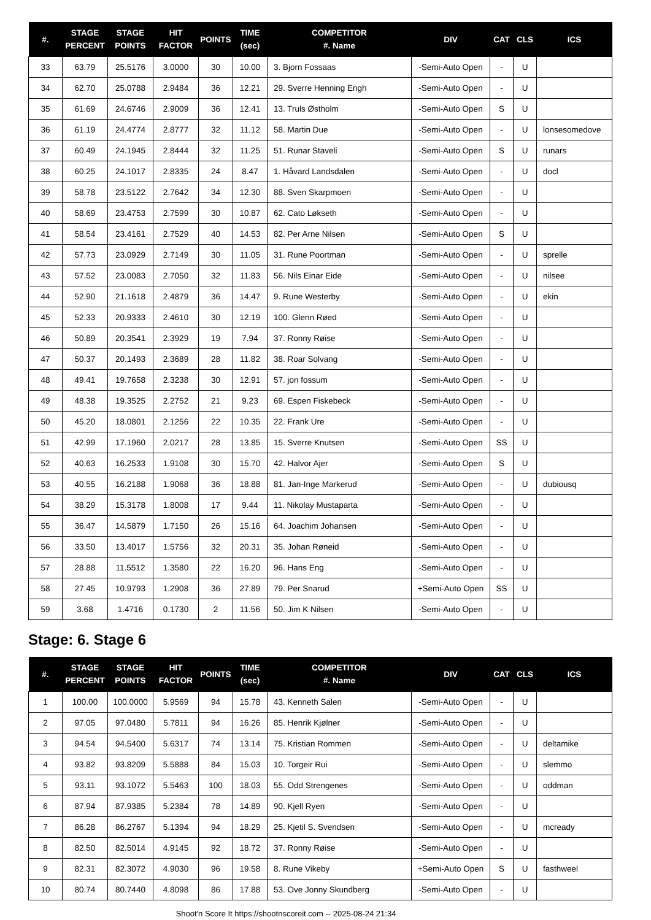| #. | STAGE PERCENT | STAGE POINTS | HIT FACTOR | POINTS | TIME (sec) | COMPETITOR #. Name | DIV | CAT | CLS | ICS |
| --- | --- | --- | --- | --- | --- | --- | --- | --- | --- | --- |
| 33 | 63.79 | 25.5176 | 3.0000 | 30 | 10.00 | 3. Bjorn Fossaas | -Semi-Auto Open | - | U | |
| 34 | 62.70 | 25.0788 | 2.9484 | 36 | 12.21 | 29. Sverre Henning Engh | -Semi-Auto Open | - | U | |
| 35 | 61.69 | 24.6746 | 2.9009 | 36 | 12.41 | 13. Truls Østholm | -Semi-Auto Open | S | U | |
| 36 | 61.19 | 24.4774 | 2.8777 | 32 | 11.12 | 58. Martin Due | -Semi-Auto Open | - | U | lonsesomedove |
| 37 | 60.49 | 24.1945 | 2.8444 | 32 | 11.25 | 51. Runar Staveli | -Semi-Auto Open | S | U | runars |
| 38 | 60.25 | 24.1017 | 2.8335 | 24 | 8.47 | 1. Håvard Landsdalen | -Semi-Auto Open | - | U | docl |
| 39 | 58.78 | 23.5122 | 2.7642 | 34 | 12.30 | 88. Sven Skarpmoen | -Semi-Auto Open | - | U | |
| 40 | 58.69 | 23.4753 | 2.7599 | 30 | 10.87 | 62. Cato Løkseth | -Semi-Auto Open | - | U | |
| 41 | 58.54 | 23.4161 | 2.7529 | 40 | 14.53 | 82. Per Arne Nilsen | -Semi-Auto Open | S | U | |
| 42 | 57.73 | 23.0929 | 2.7149 | 30 | 11.05 | 31. Rune Poortman | -Semi-Auto Open | - | U | sprelle |
| 43 | 57.52 | 23.0083 | 2.7050 | 32 | 11.83 | 56. Nils Einar Eide | -Semi-Auto Open | - | U | nilsee |
| 44 | 52.90 | 21.1618 | 2.4879 | 36 | 14.47 | 9. Rune Westerby | -Semi-Auto Open | - | U | ekin |
| 45 | 52.33 | 20.9333 | 2.4610 | 30 | 12.19 | 100. Glenn Røed | -Semi-Auto Open | - | U | |
| 46 | 50.89 | 20.3541 | 2.3929 | 19 | 7.94 | 37. Ronny Røise | -Semi-Auto Open | - | U | |
| 47 | 50.37 | 20.1493 | 2.3689 | 28 | 11.82 | 38. Roar Solvang | -Semi-Auto Open | - | U | |
| 48 | 49.41 | 19.7658 | 2.3238 | 30 | 12.91 | 57. jon fossum | -Semi-Auto Open | - | U | |
| 49 | 48.38 | 19.3525 | 2.2752 | 21 | 9.23 | 69. Espen Fiskebeck | -Semi-Auto Open | - | U | |
| 50 | 45.20 | 18.0801 | 2.1256 | 22 | 10.35 | 22. Frank Ure | -Semi-Auto Open | - | U | |
| 51 | 42.99 | 17.1960 | 2.0217 | 28 | 13.85 | 15. Sverre Knutsen | -Semi-Auto Open | SS | U | |
| 52 | 40.63 | 16.2533 | 1.9108 | 30 | 15.70 | 42. Halvor Ajer | -Semi-Auto Open | S | U | |
| 53 | 40.55 | 16.2188 | 1.9068 | 36 | 18.88 | 81. Jan-Inge Markerud | -Semi-Auto Open | - | U | dubiousq |
| 54 | 38.29 | 15.3178 | 1.8008 | 17 | 9.44 | 11. Nikolay Mustaparta | -Semi-Auto Open | - | U | |
| 55 | 36.47 | 14.5879 | 1.7150 | 26 | 15.16 | 64. Joachim Johansen | -Semi-Auto Open | - | U | |
| 56 | 33.50 | 13.4017 | 1.5756 | 32 | 20.31 | 35. Johan Røneid | -Semi-Auto Open | - | U | |
| 57 | 28.88 | 11.5512 | 1.3580 | 22 | 16.20 | 96. Hans Eng | -Semi-Auto Open | - | U | |
| 58 | 27.45 | 10.9793 | 1.2908 | 36 | 27.89 | 79. Per Snarud | +Semi-Auto Open | SS | U | |
| 59 | 3.68 | 1.4716 | 0.1730 | 2 | 11.56 | 50. Jim K Nilsen | -Semi-Auto Open | - | U | |
Stage: 6. Stage 6
| #. | STAGE PERCENT | STAGE POINTS | HIT FACTOR | POINTS | TIME (sec) | COMPETITOR #. Name | DIV | CAT | CLS | ICS |
| --- | --- | --- | --- | --- | --- | --- | --- | --- | --- | --- |
| 1 | 100.00 | 100.0000 | 5.9569 | 94 | 15.78 | 43. Kenneth Salen | -Semi-Auto Open | - | U | |
| 2 | 97.05 | 97.0480 | 5.7811 | 94 | 16.26 | 85. Henrik Kjølner | -Semi-Auto Open | - | U | |
| 3 | 94.54 | 94.5400 | 5.6317 | 74 | 13.14 | 75. Kristian Rommen | -Semi-Auto Open | - | U | deltamike |
| 4 | 93.82 | 93.8209 | 5.5888 | 84 | 15.03 | 10. Torgeir Rui | -Semi-Auto Open | - | U | slemmo |
| 5 | 93.11 | 93.1072 | 5.5463 | 100 | 18.03 | 55. Odd Strengenes | -Semi-Auto Open | - | U | oddman |
| 6 | 87.94 | 87.9385 | 5.2384 | 78 | 14.89 | 90. Kjell Ryen | -Semi-Auto Open | - | U | |
| 7 | 86.28 | 86.2767 | 5.1394 | 94 | 18.29 | 25. Kjetil S. Svendsen | -Semi-Auto Open | - | U | mcready |
| 8 | 82.50 | 82.5014 | 4.9145 | 92 | 18.72 | 37. Ronny Røise | -Semi-Auto Open | - | U | |
| 9 | 82.31 | 82.3072 | 4.9030 | 96 | 19.58 | 8. Rune Vikeby | +Semi-Auto Open | S | U | fasthweel |
| 10 | 80.74 | 80.7440 | 4.8098 | 86 | 17.88 | 53. Ove Jonny Skundberg | -Semi-Auto Open | - | U | |
Shoot'n Score It https://shootnscoreit.com -- 2025-08-24 21:34